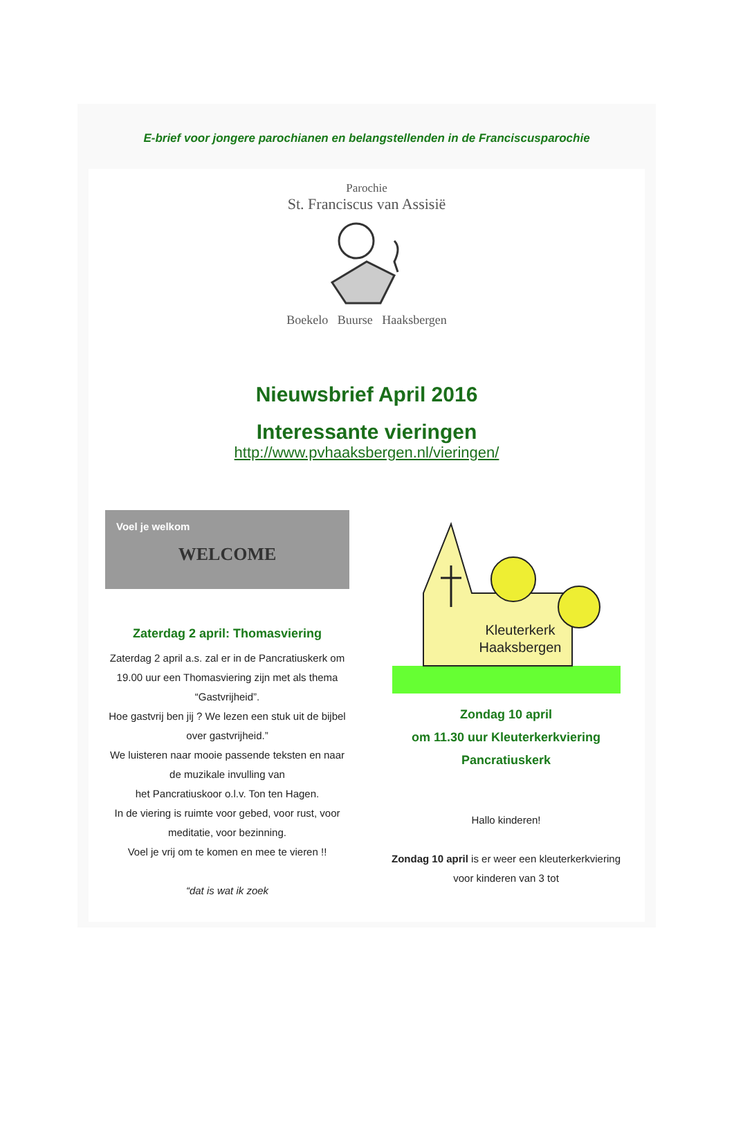E-brief voor jongere parochianen en belangstellenden in de Franciscusparochie
Parochie
St. Franciscus van Assisië
Boekelo Buurse Haaksbergen
Nieuwsbrief April 2016
Interessante vieringen
http://www.pvhaaksbergen.nl/vieringen/
Voel je welkom
WELCOME
Zaterdag 2 april: Thomasviering
Zaterdag 2 april a.s. zal er in de Pancratiuskerk om 19.00 uur een Thomasviering zijn met als thema “Gastvrijheid”.
Hoe gastvrij ben jij ? We lezen een stuk uit de bijbel over gastvrijheid.”
We luisteren naar mooie passende teksten en naar de muzikale invulling van
het Pancratiuskoor o.l.v. Ton ten Hagen.
In de viering is ruimte voor gebed, voor rust, voor meditatie, voor bezinning.
Voel je vrij om te komen en mee te vieren !!
“dat is wat ik zoek
Kleuterkerk
Haaksbergen
Zondag 10 april
om 11.30 uur Kleuterkerkviering
Pancratiuskerk
Hallo kinderen!
Zondag 10 april is er weer een kleuterkerkviering voor kinderen van 3 tot